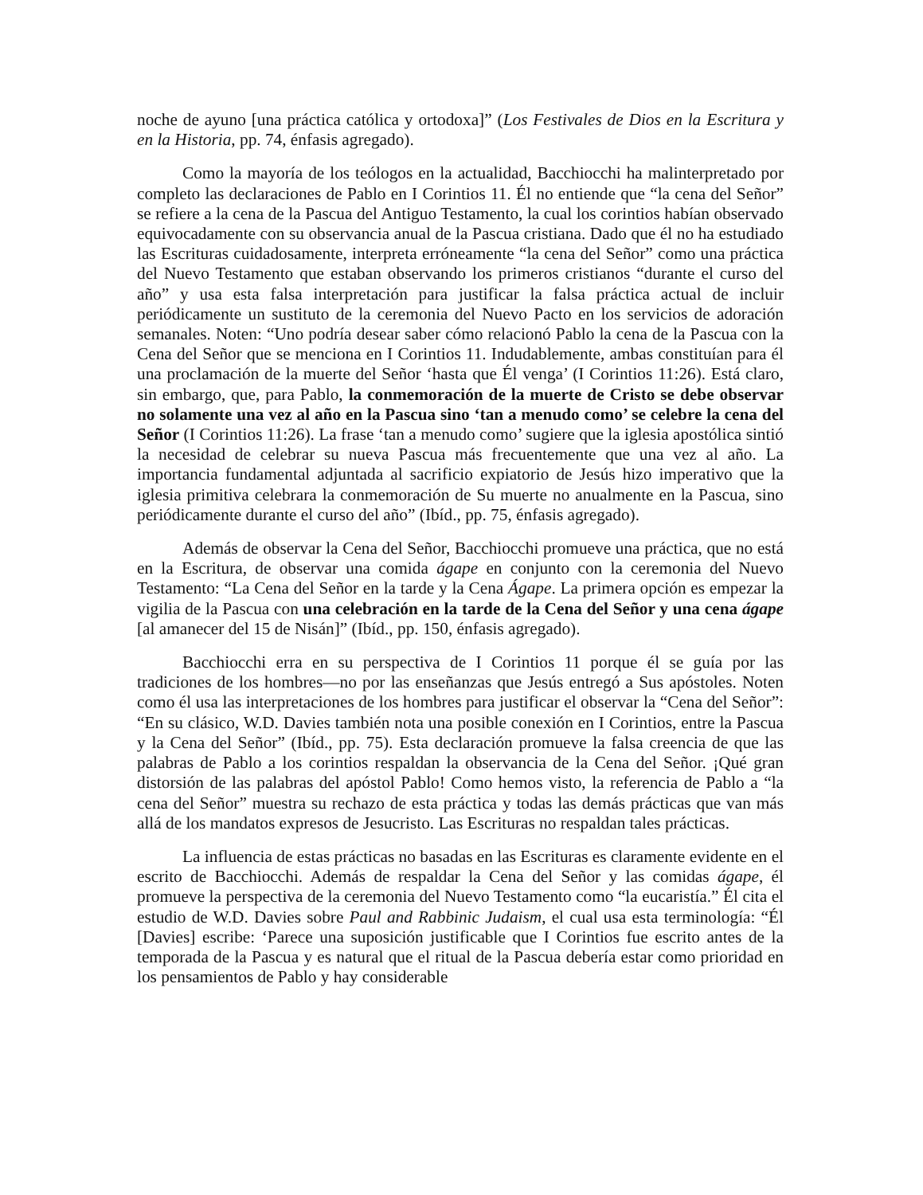noche de ayuno [una práctica católica y ortodoxa]” (Los Festivales de Dios en la Escritura y en la Historia, pp. 74, énfasis agregado).
Como la mayoría de los teólogos en la actualidad, Bacchiocchi ha malinterpretado por completo las declaraciones de Pablo en I Corintios 11. Él no entiende que “la cena del Señor” se refiere a la cena de la Pascua del Antiguo Testamento, la cual los corintios habían observado equivocadamente con su observancia anual de la Pascua cristiana. Dado que él no ha estudiado las Escrituras cuidadosamente, interpreta erróneamente “la cena del Señor” como una práctica del Nuevo Testamento que estaban observando los primeros cristianos “durante el curso del año” y usa esta falsa interpretación para justificar la falsa práctica actual de incluir periódicamente un sustituto de la ceremonia del Nuevo Pacto en los servicios de adoración semanales. Noten: “Uno podría desear saber cómo relacionó Pablo la cena de la Pascua con la Cena del Señor que se menciona en I Corintios 11. Indudablemente, ambas constituían para él una proclamación de la muerte del Señor ‘hasta que Él venga’ (I Corintios 11:26). Está claro, sin embargo, que, para Pablo, la conmemoración de la muerte de Cristo se debe observar no solamente una vez al año en la Pascua sino ‘tan a menudo como’ se celebre la cena del Señor (I Corintios 11:26). La frase ‘tan a menudo como’ sugiere que la iglesia apostólica sintió la necesidad de celebrar su nueva Pascua más frecuentemente que una vez al año. La importancia fundamental adjuntada al sacrificio expiatorio de Jesús hizo imperativo que la iglesia primitiva celebrara la conmemoración de Su muerte no anualmente en la Pascua, sino periódicamente durante el curso del año” (Ibíd., pp. 75, énfasis agregado).
Además de observar la Cena del Señor, Bacchiocchi promueve una práctica, que no está en la Escritura, de observar una comida ágape en conjunto con la ceremonia del Nuevo Testamento: “La Cena del Señor en la tarde y la Cena Ágape. La primera opción es empezar la vigilia de la Pascua con una celebración en la tarde de la Cena del Señor y una cena ágape [al amanecer del 15 de Nisán]” (Ibíd., pp. 150, énfasis agregado).
Bacchiocchi erra en su perspectiva de I Corintios 11 porque él se guía por las tradiciones de los hombres—no por las enseñanzas que Jesús entregó a Sus apóstoles. Noten como él usa las interpretaciones de los hombres para justificar el observar la “Cena del Señor”: “En su clásico, W.D. Davies también nota una posible conexión en I Corintios, entre la Pascua y la Cena del Señor” (Ibíd., pp. 75). Esta declaración promueve la falsa creencia de que las palabras de Pablo a los corintios respaldan la observancia de la Cena del Señor. ¡Qué gran distorsión de las palabras del apóstol Pablo! Como hemos visto, la referencia de Pablo a “la cena del Señor” muestra su rechazo de esta práctica y todas las demás prácticas que van más allá de los mandatos expresos de Jesucristo. Las Escrituras no respaldan tales prácticas.
La influencia de estas prácticas no basadas en las Escrituras es claramente evidente en el escrito de Bacchiocchi. Además de respaldar la Cena del Señor y las comidas ágape, él promueve la perspectiva de la ceremonia del Nuevo Testamento como “la eucaristía.” Él cita el estudio de W.D. Davies sobre Paul and Rabbinic Judaism, el cual usa esta terminología: “Él [Davies] escribe: ‘Parece una suposición justificable que I Corintios fue escrito antes de la temporada de la Pascua y es natural que el ritual de la Pascua debería estar como prioridad en los pensamientos de Pablo y hay considerable